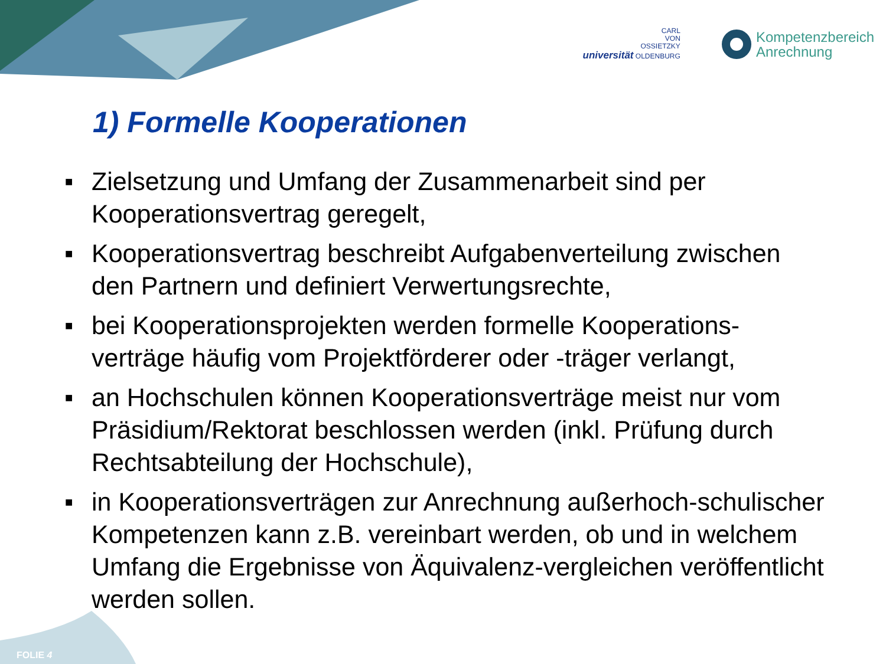CARL
VON
OSSIETZKY
universität OLDENBURG
Kompetenzbereich
Anrechnung
1) Formelle Kooperationen
■ Zielsetzung und Umfang der Zusammenarbeit sind per Kooperationsvertrag geregelt,
■ Kooperationsvertrag beschreibt Aufgabenverteilung zwischen den Partnern und definiert Verwertungsrechte,
■ bei Kooperationsprojekten werden formelle Kooperations-verträge häufig vom Projektförderer oder -träger verlangt,
■ an Hochschulen können Kooperationsverträge meist nur vom Präsidium/Rektorat beschlossen werden (inkl. Prüfung durch Rechtsabteilung der Hochschule),
■ in Kooperationsverträgen zur Anrechnung außerhoch-schulischer Kompetenzen kann z.B. vereinbart werden, ob und in welchem Umfang die Ergebnisse von Äquivalenz-vergleichen veröffentlicht werden sollen.
FOLIE 4